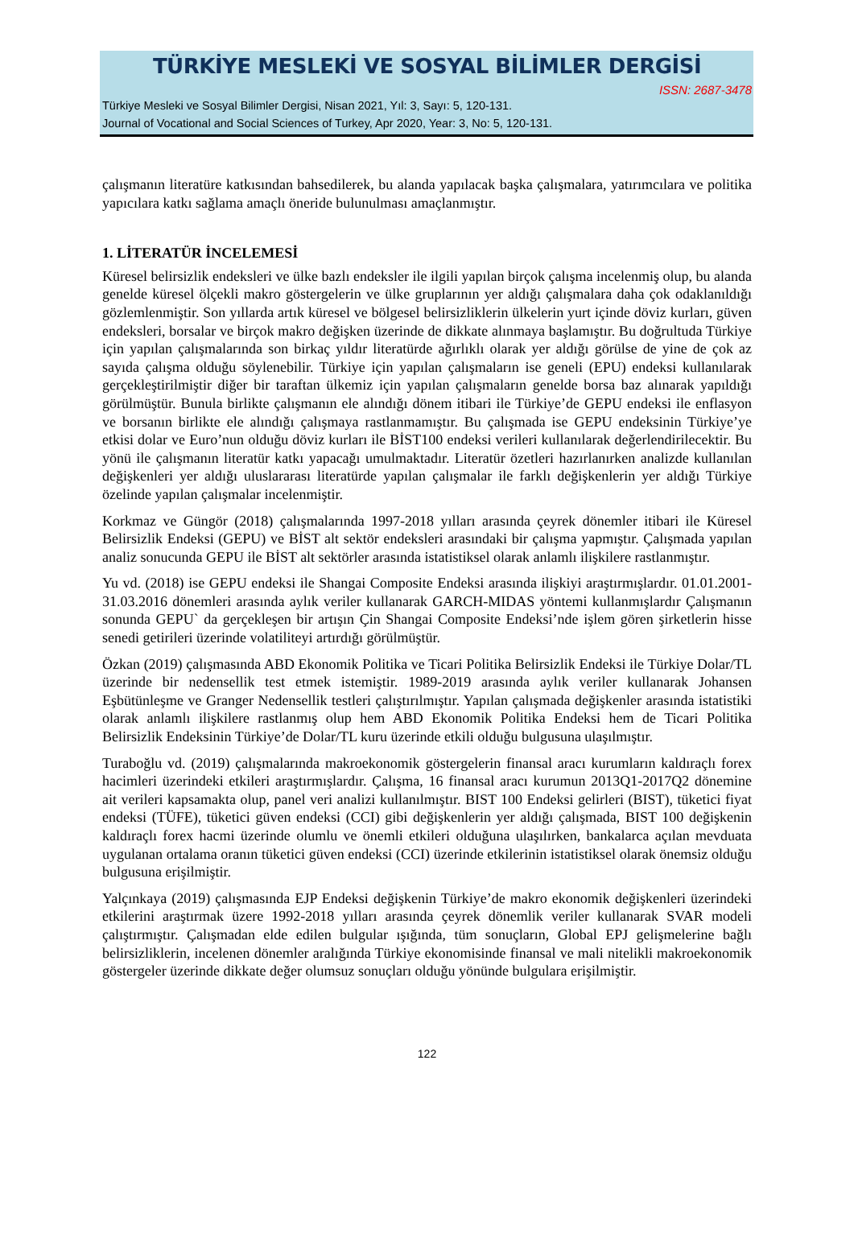TÜRKİYE MESLEKİ VE SOSYAL BİLİMLER DERGİSİ
ISSN: 2687-3478
Türkiye Mesleki ve Sosyal Bilimler Dergisi, Nisan 2021, Yıl: 3, Sayı: 5, 120-131.
Journal of Vocational and Social Sciences of Turkey, Apr 2020, Year: 3, No: 5, 120-131.
çalışmanın literatüre katkısından bahsedilerek, bu alanda yapılacak başka çalışmalara, yatırımcılara ve politika yapıcılara katkı sağlama amaçlı öneride bulunulması amaçlanmıştır.
1. LİTERATÜR İNCELEMESİ
Küresel belirsizlik endeksleri ve ülke bazlı endeksler ile ilgili yapılan birçok çalışma incelenmiş olup, bu alanda genelde küresel ölçekli makro göstergelerin ve ülke gruplarının yer aldığı çalışmalara daha çok odaklanıldığı gözlemlenmiştir. Son yıllarda artık küresel ve bölgesel belirsizliklerin ülkelerin yurt içinde döviz kurları, güven endeksleri, borsalar ve birçok makro değişken üzerinde de dikkate alınmaya başlamıştır. Bu doğrultuda Türkiye için yapılan çalışmalarında son birkaç yıldır literatürde ağırlıklı olarak yer aldığı görülse de yine de çok az sayıda çalışma olduğu söylenebilir. Türkiye için yapılan çalışmaların ise geneli (EPU) endeksi kullanılarak gerçekleştirilmiştir diğer bir taraftan ülkemiz için yapılan çalışmaların genelde borsa baz alınarak yapıldığı görülmüştür. Bunula birlikte çalışmanın ele alındığı dönem itibari ile Türkiye’de GEPU endeksi ile enflasyon ve borsanın birlikte ele alındığı çalışmaya rastlanmamıştır. Bu çalışmada ise GEPU endeksinin Türkiye’ye etkisi dolar ve Euro’nun olduğu döviz kurları ile BİST100 endeksi verileri kullanılarak değerlendirilecektir. Bu yönü ile çalışmanın literatür katkı yapacağı umulmaktadır. Literatür özetleri hazırlanırken analizde kullanılan değişkenleri yer aldığı uluslararası literatürde yapılan çalışmalar ile farklı değişkenlerin yer aldığı Türkiye özelinde yapılan çalışmalar incelenmiştir.
Korkmaz ve Güngör (2018) çalışmalarında 1997-2018 yılları arasında çeyrek dönemler itibari ile Küresel Belirsizlik Endeksi (GEPU) ve BİST alt sektör endeksleri arasındaki bir çalışma yapmıştır. Çalışmada yapılan analiz sonucunda GEPU ile BİST alt sektörler arasında istatistiksel olarak anlamlı ilişkilere rastlanmıştır.
Yu vd. (2018) ise GEPU endeksi ile Shangai Composite Endeksi arasında ilişkiyi araştırmışlardır. 01.01.2001-31.03.2016 dönemleri arasında aylık veriler kullanarak GARCH-MIDAS yöntemi kullanmışlardır Çalışmanın sonunda GEPU` da gerçekleşen bir artışın Çin Shangai Composite Endeksi’nde işlem gören şirketlerin hisse senedi getirileri üzerinde volatiliteyi artırdığı görülmüştür.
Özkan (2019) çalışmasında ABD Ekonomik Politika ve Ticari Politika Belirsizlik Endeksi ile Türkiye Dolar/TL üzerinde bir nedensellik test etmek istemiştir. 1989-2019 arasında aylık veriler kullanarak Johansen Eşbütünleşme ve Granger Nedensellik testleri çalıştırılmıştır. Yapılan çalışmada değişkenler arasında istatistiki olarak anlamlı ilişkilere rastlanmış olup hem ABD Ekonomik Politika Endeksi hem de Ticari Politika Belirsizlik Endeksinin Türkiye’de Dolar/TL kuru üzerinde etkili olduğu bulgusuna ulaşılmıştır.
Turaboğlu vd. (2019) çalışmalarında makroekonomik göstergelerin finansal aracı kurumların kaldıraçlı forex hacimleri üzerindeki etkileri araştırmışlardır. Çalışma, 16 finansal aracı kurumun 2013Q1-2017Q2 dönemine ait verileri kapsamakta olup, panel veri analizi kullanılmıştır. BIST 100 Endeksi gelirleri (BIST), tüketici fiyat endeksi (TÜFE), tüketici güven endeksi (CCI) gibi değişkenlerin yer aldığı çalışmada, BIST 100 değişkenin kaldıraçlı forex hacmi üzerinde olumlu ve önemli etkileri olduğuna ulaşılırken, bankalarca açılan mevduata uygulanan ortalama oranın tüketici güven endeksi (CCI) üzerinde etkilerinin istatistiksel olarak önemsiz olduğu bulgusuna erişilmiştir.
Yalçınkaya (2019) çalışmasında EJP Endeksi değişkenin Türkiye’de makro ekonomik değişkenleri üzerindeki etkilerini araştırmak üzere 1992-2018 yılları arasında çeyrek dönemlik veriler kullanarak SVAR modeli çalıştırmıştır. Çalışmadan elde edilen bulgular ışığında, tüm sonuçların, Global EPJ gelişmelerine bağlı belirsizliklerin, incelenen dönemler aralığında Türkiye ekonomisinde finansal ve mali nitelikli makroekonomik göstergeler üzerinde dikkate değer olumsuz sonuçları olduğu yönünde bulgulara erişilmiştir.
122